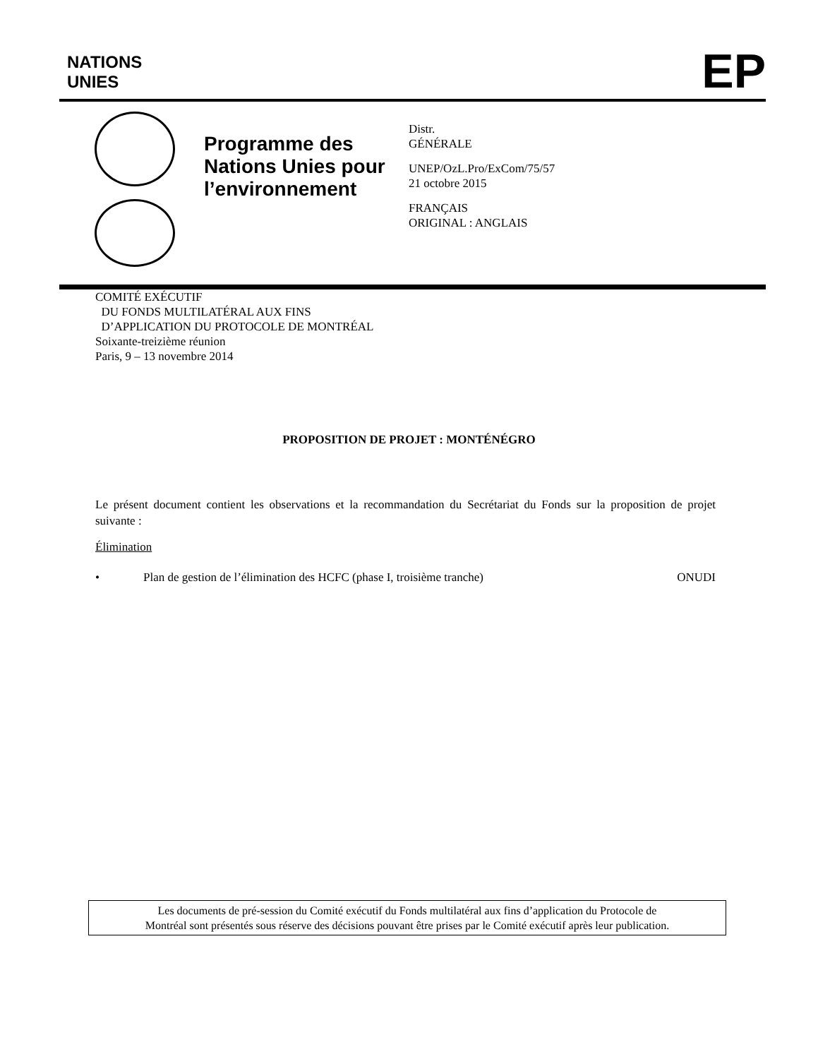NATIONS
UNIES
EP
Programme des Nations Unies pour l’environnement
Distr.
GÉNÉRALE
UNEP/OzL.Pro/ExCom/75/57
21 octobre 2015
FRANÇAIS
ORIGINAL : ANGLAIS
COMITÉ EXÉCUTIF
DU FONDS MULTILATÉRAL AUX FINS
D’APPLICATION DU PROTOCOLE DE MONTRÉAL
Soixante-treizième réunion
Paris, 9 – 13 novembre 2014
PROPOSITION DE PROJET : MONTÉNÉGRO
Le présent document contient les observations et la recommandation du Secrétariat du Fonds sur la proposition de projet suivante :
Élimination
• Plan de gestion de l’élimination des HCFC (phase I, troisième tranche) ONUDI
Les documents de pré-session du Comité exécutif du Fonds multilatéral aux fins d’application du Protocole de
Montréal sont présentés sous réserve des décisions pouvant être prises par le Comité exécutif après leur publication.